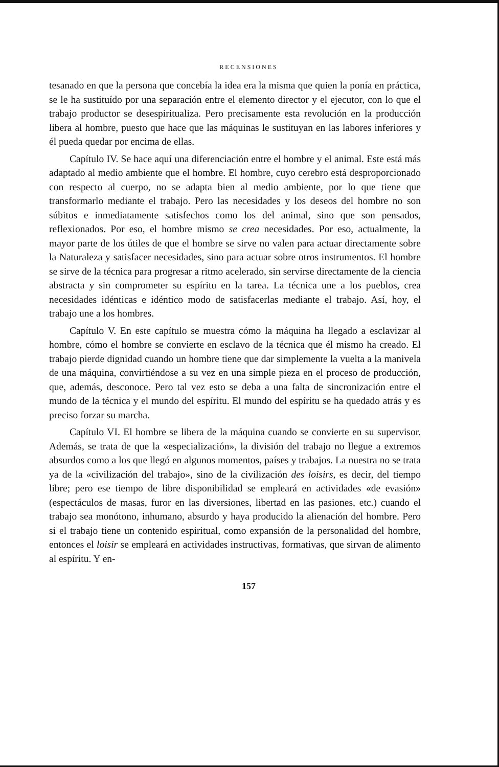RECENSIONES
tesanado en que la persona que concebía la idea era la misma que quien la ponía en práctica, se le ha sustituído por una separación entre el elemento director y el ejecutor, con lo que el trabajo productor se desespiritualiza. Pero precisamente esta revolución en la producción libera al hombre, puesto que hace que las máquinas le sustituyan en las labores inferiores y él pueda quedar por encima de ellas.
Capítulo IV. Se hace aquí una diferenciación entre el hombre y el animal. Este está más adaptado al medio ambiente que el hombre. El hombre, cuyo cerebro está desproporcionado con respecto al cuerpo, no se adapta bien al medio ambiente, por lo que tiene que transformarlo mediante el trabajo. Pero las necesidades y los deseos del hombre no son súbitos e inmediatamente satisfechos como los del animal, sino que son pensados, reflexionados. Por eso, el hombre mismo se crea necesidades. Por eso, actualmente, la mayor parte de los útiles de que el hombre se sirve no valen para actuar directamente sobre la Naturaleza y satisfacer necesidades, sino para actuar sobre otros instrumentos. El hombre se sirve de la técnica para progresar a ritmo acelerado, sin servirse directamente de la ciencia abstracta y sin comprometer su espíritu en la tarea. La técnica une a los pueblos, crea necesidades idénticas e idéntico modo de satisfacerlas mediante el trabajo. Así, hoy, el trabajo une a los hombres.
Capítulo V. En este capítulo se muestra cómo la máquina ha llegado a esclavizar al hombre, cómo el hombre se convierte en esclavo de la técnica que él mismo ha creado. El trabajo pierde dignidad cuando un hombre tiene que dar simplemente la vuelta a la manivela de una máquina, convirtiéndose a su vez en una simple pieza en el proceso de producción, que, además, desconoce. Pero tal vez esto se deba a una falta de sincronización entre el mundo de la técnica y el mundo del espíritu. El mundo del espíritu se ha quedado atrás y es preciso forzar su marcha.
Capítulo VI. El hombre se libera de la máquina cuando se convierte en su supervisor. Además, se trata de que la «especialización», la división del trabajo no llegue a extremos absurdos como a los que llegó en algunos momentos, países y trabajos. La nuestra no se trata ya de la «civilización del trabajo», sino de la civilización des loisirs, es decir, del tiempo libre; pero ese tiempo de libre disponibilidad se empleará en actividades «de evasión» (espectáculos de masas, furor en las diversiones, libertad en las pasiones, etc.) cuando el trabajo sea monótono, inhumano, absurdo y haya producido la alienación del hombre. Pero si el trabajo tiene un contenido espiritual, como expansión de la personalidad del hombre, entonces el loisir se empleará en actividades instructivas, formativas, que sirvan de alimento al espíritu. Y en-
157